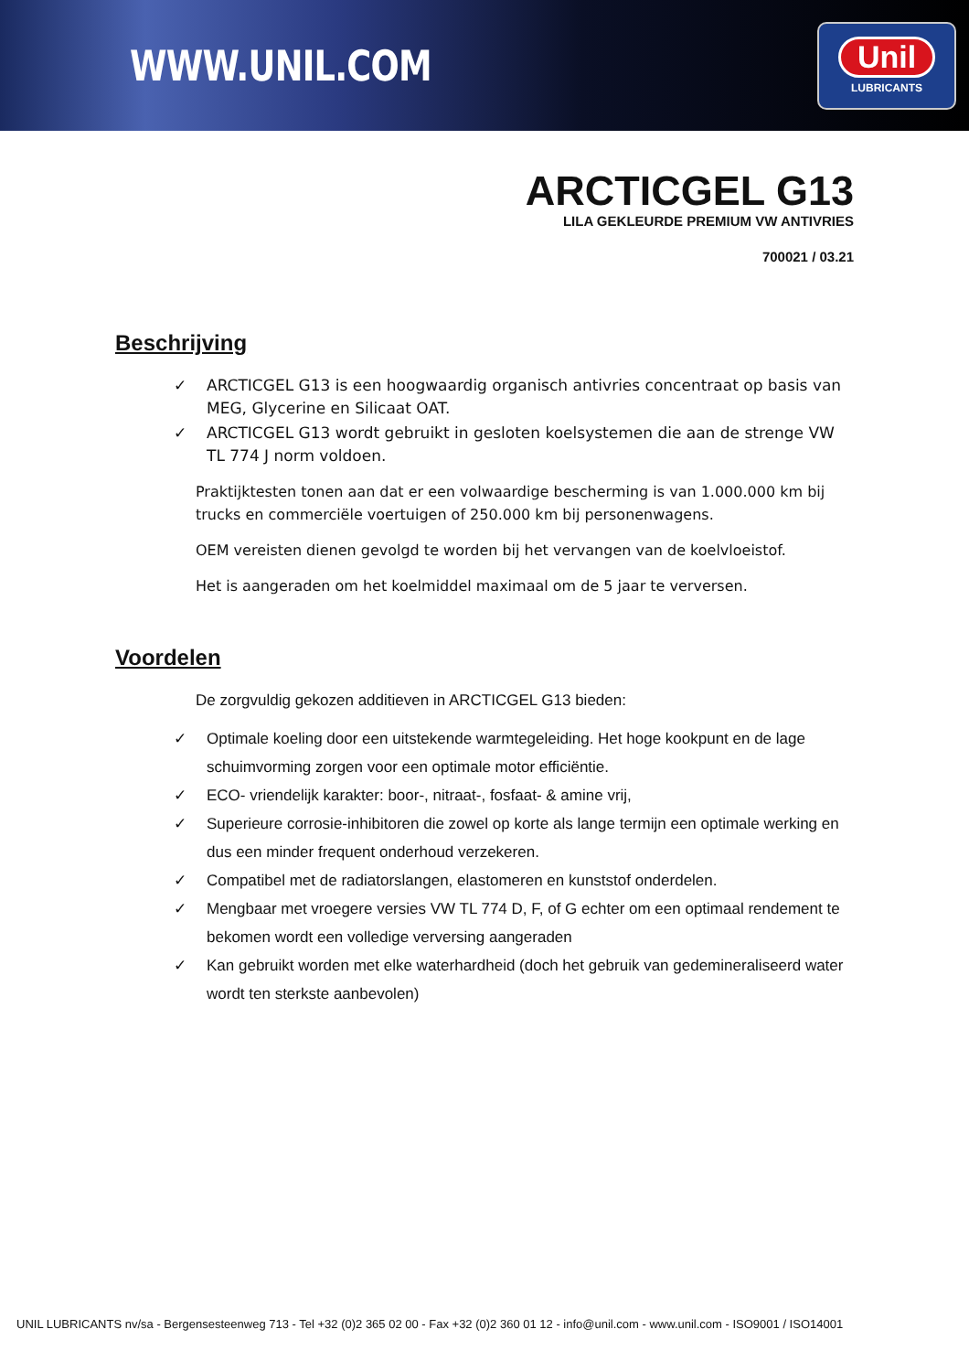WWW.UNIL.COM
Unil
LUBRICANTS
ARCTICGEL G13
LILA GEKLEURDE PREMIUM VW ANTIVRIES
700021 / 03.21
Beschrijving
✓ ARCTICGEL G13 is een hoogwaardig organisch antivries concentraat op basis van MEG, Glycerine en Silicaat OAT.
✓ ARCTICGEL G13 wordt gebruikt in gesloten koelsystemen die aan de strenge VW TL 774 J norm voldoen.
Praktijktesten tonen aan dat er een volwaardige bescherming is van 1.000.000 km bij trucks en commerciële voertuigen of 250.000 km bij personenwagens.
OEM vereisten dienen gevolgd te worden bij het vervangen van de koelvloeistof.
Het is aangeraden om het koelmiddel maximaal om de 5 jaar te verversen.
Voordelen
De zorgvuldig gekozen additieven in ARCTICGEL G13 bieden:
✓ Optimale koeling door een uitstekende warmtegeleiding. Het hoge kookpunt en de lage schuimvorming zorgen voor een optimale motor efficiëntie.
✓ ECO- vriendelijk karakter: boor-, nitraat-, fosfaat- & amine vrij,
✓ Superieure corrosie-inhibitoren die zowel op korte als lange termijn een optimale werking en dus een minder frequent onderhoud verzekeren.
✓ Compatibel met de radiatorslangen, elastomeren en kunststof onderdelen.
✓ Mengbaar met vroegere versies VW TL 774 D, F, of G echter om een optimaal rendement te bekomen wordt een volledige verversing aangeraden
✓ Kan gebruikt worden met elke waterhardheid (doch het gebruik van gedemineraliseerd water wordt ten sterkste aanbevolen)
UNIL LUBRICANTS nv/sa - Bergensesteenweg 713 - Tel +32 (0)2 365 02 00 - Fax +32 (0)2 360 01 12 - info@unil.com - www.unil.com - ISO9001 / ISO14001